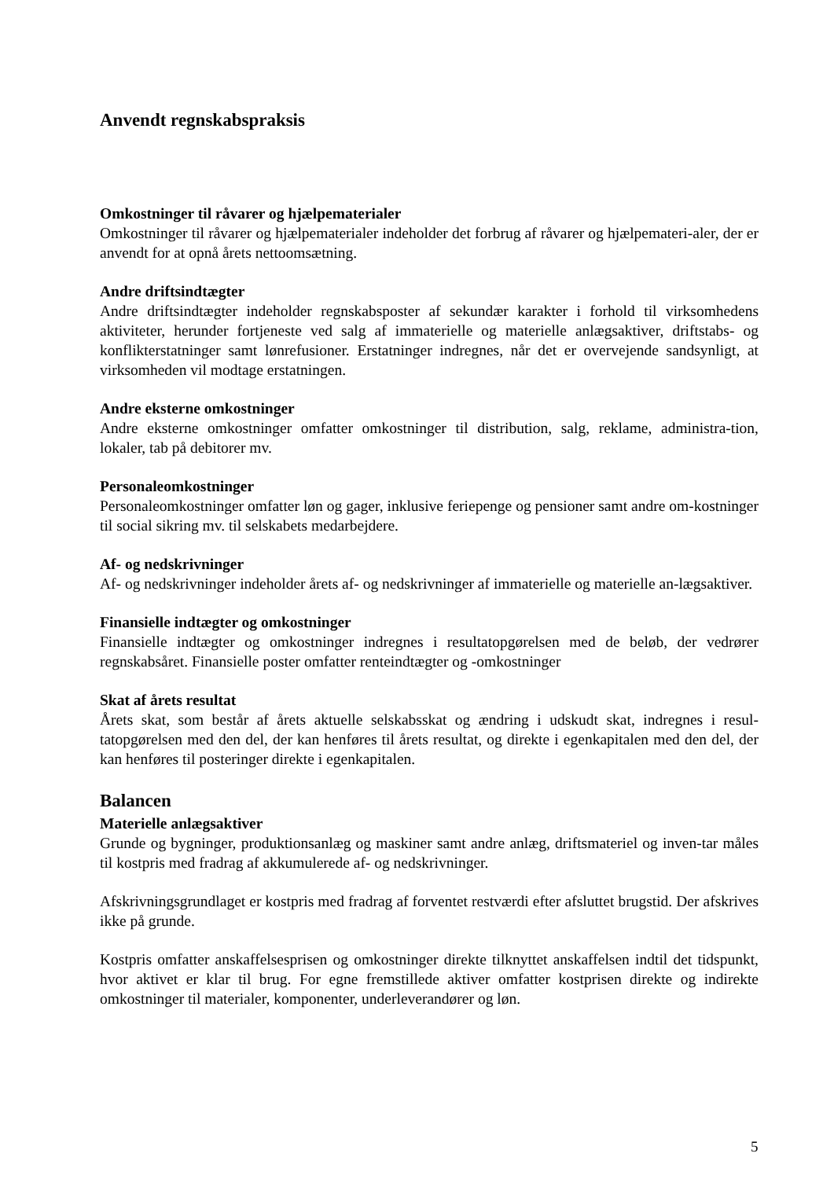Anvendt regnskabspraksis
Omkostninger til råvarer og hjælpematerialer
Omkostninger til råvarer og hjælpematerialer indeholder det forbrug af råvarer og hjælpemateri-aler, der er anvendt for at opnå årets nettoomsætning.
Andre driftsindtægter
Andre driftsindtægter indeholder regnskabsposter af sekundær karakter i forhold til virksomhedens aktiviteter, herunder fortjeneste ved salg af immaterielle og materielle anlægsaktiver, driftstabs- og konflikterstatninger samt lønrefusioner. Erstatninger indregnes, når det er overvejende sandsynligt, at virksomheden vil modtage erstatningen.
Andre eksterne omkostninger
Andre eksterne omkostninger omfatter omkostninger til distribution, salg, reklame, administra-tion, lokaler, tab på debitorer mv.
Personaleomkostninger
Personaleomkostninger omfatter løn og gager, inklusive feriepenge og pensioner samt andre om-kostninger til social sikring mv. til selskabets medarbejdere.
Af- og nedskrivninger
Af- og nedskrivninger indeholder årets af- og nedskrivninger af immaterielle og materielle an-lægsaktiver.
Finansielle indtægter og omkostninger
Finansielle indtægter og omkostninger indregnes i resultatopgørelsen med de beløb, der vedrører regnskabsåret. Finansielle poster omfatter renteindtægter og -omkostninger
Skat af årets resultat
Årets skat, som består af årets aktuelle selskabsskat og ændring i udskudt skat, indregnes i resul-tatopgørelsen med den del, der kan henføres til årets resultat, og direkte i egenkapitalen med den del, der kan henføres til posteringer direkte i egenkapitalen.
Balancen
Materielle anlægsaktiver
Grunde og bygninger, produktionsanlæg og maskiner samt andre anlæg, driftsmateriel og inven-tar måles til kostpris med fradrag af akkumulerede af- og nedskrivninger.
Afskrivningsgrundlaget er kostpris med fradrag af forventet restværdi efter afsluttet brugstid. Der afskrives ikke på grunde.
Kostpris omfatter anskaffelsesprisen og omkostninger direkte tilknyttet anskaffelsen indtil det tidspunkt, hvor aktivet er klar til brug. For egne fremstillede aktiver omfatter kostprisen direkte og indirekte omkostninger til materialer, komponenter, underleverandører og løn.
5